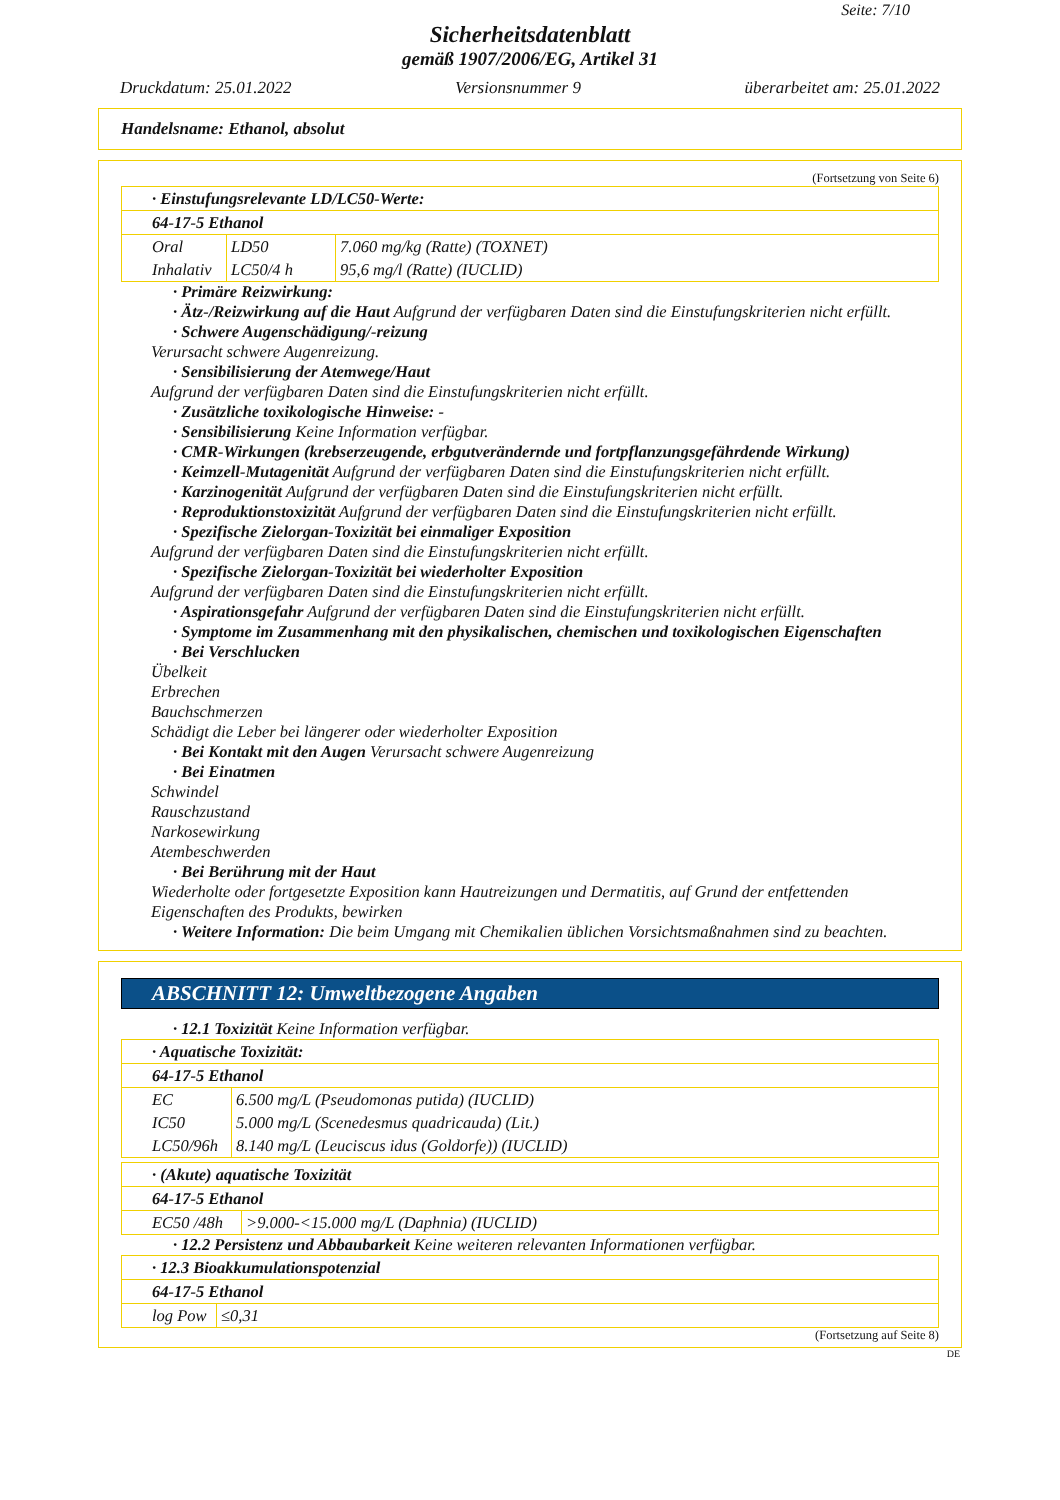Seite: 7/10
Sicherheitsdatenblatt
gemäß 1907/2006/EG, Artikel 31
Druckdatum: 25.01.2022 Versionsnummer 9 überarbeitet am: 25.01.2022
Handelsname: Ethanol, absolut
(Fortsetzung von Seite 6)
| · Einstufungsrelevante LD/LC50-Werte: | | |
| 64-17-5 Ethanol | | |
| Oral | LD50 | 7.060 mg/kg (Ratte) (TOXNET) |
| Inhalativ | LC50/4 h | 95,6 mg/l (Ratte) (IUCLID) |
· Primäre Reizwirkung:
· Ätz-/Reizwirkung auf die Haut Aufgrund der verfügbaren Daten sind die Einstufungskriterien nicht erfüllt.
· Schwere Augenschädigung/-reizung
Verursacht schwere Augenreizung.
· Sensibilisierung der Atemwege/Haut
Aufgrund der verfügbaren Daten sind die Einstufungskriterien nicht erfüllt.
· Zusätzliche toxikologische Hinweise: -
· Sensibilisierung Keine Information verfügbar.
· CMR-Wirkungen (krebserzeugende, erbgutverändernde und fortpflanzungsgefährdende Wirkung)
· Keimzell-Mutagenität Aufgrund der verfügbaren Daten sind die Einstufungskriterien nicht erfüllt.
· Karzinogenität Aufgrund der verfügbaren Daten sind die Einstufungskriterien nicht erfüllt.
· Reproduktionstoxizität Aufgrund der verfügbaren Daten sind die Einstufungskriterien nicht erfüllt.
· Spezifische Zielorgan-Toxizität bei einmaliger Exposition
Aufgrund der verfügbaren Daten sind die Einstufungskriterien nicht erfüllt.
· Spezifische Zielorgan-Toxizität bei wiederholter Exposition
Aufgrund der verfügbaren Daten sind die Einstufungskriterien nicht erfüllt.
· Aspirationsgefahr Aufgrund der verfügbaren Daten sind die Einstufungskriterien nicht erfüllt.
· Symptome im Zusammenhang mit den physikalischen, chemischen und toxikologischen Eigenschaften
· Bei Verschlucken
Übelkeit
Erbrechen
Bauchschmerzen
Schädigt die Leber bei längerer oder wiederholter Exposition
· Bei Kontakt mit den Augen Verursacht schwere Augenreizung
· Bei Einatmen
Schwindel
Rauschzustand
Narkosewirkung
Atembeschwerden
· Bei Berührung mit der Haut
Wiederholte oder fortgesetzte Exposition kann Hautreizungen und Dermatitis, auf Grund der entfettenden Eigenschaften des Produkts, bewirken
· Weitere Information: Die beim Umgang mit Chemikalien üblichen Vorsichtsmaßnahmen sind zu beachten.
ABSCHNITT 12: Umweltbezogene Angaben
· 12.1 Toxizität Keine Information verfügbar.
| · Aquatische Toxizität: | |
| 64-17-5 Ethanol | |
| EC | 6.500 mg/L (Pseudomonas putida) (IUCLID) |
| IC50 | 5.000 mg/L (Scenedesmus quadricauda) (Lit.) |
| LC50/96h | 8.140 mg/L (Leuciscus idus (Goldorfe)) (IUCLID) |
| · (Akute) aquatische Toxizität | |
| 64-17-5 Ethanol | |
| EC50 /48h | >9.000-<15.000 mg/L (Daphnia) (IUCLID) |
· 12.2 Persistenz und Abbaubarkeit Keine weiteren relevanten Informationen verfügbar.
| · 12.3 Bioakkumulationspotenzial | |
| 64-17-5 Ethanol | |
| log Pow | ≤0,31 |
(Fortsetzung auf Seite 8)
DE